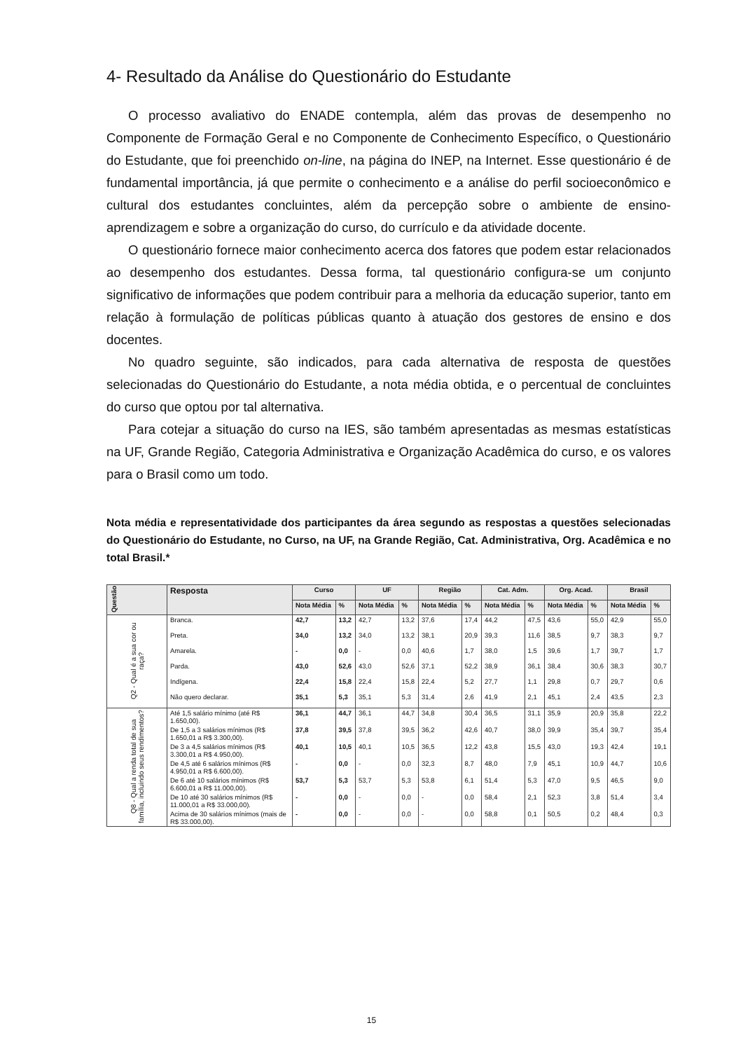4- Resultado da Análise do Questionário do Estudante
O processo avaliativo do ENADE contempla, além das provas de desempenho no Componente de Formação Geral e no Componente de Conhecimento Específico, o Questionário do Estudante, que foi preenchido on-line, na página do INEP, na Internet. Esse questionário é de fundamental importância, já que permite o conhecimento e a análise do perfil socioeconômico e cultural dos estudantes concluintes, além da percepção sobre o ambiente de ensino-aprendizagem e sobre a organização do curso, do currículo e da atividade docente.
O questionário fornece maior conhecimento acerca dos fatores que podem estar relacionados ao desempenho dos estudantes. Dessa forma, tal questionário configura-se um conjunto significativo de informações que podem contribuir para a melhoria da educação superior, tanto em relação à formulação de políticas públicas quanto à atuação dos gestores de ensino e dos docentes.
No quadro seguinte, são indicados, para cada alternativa de resposta de questões selecionadas do Questionário do Estudante, a nota média obtida, e o percentual de concluintes do curso que optou por tal alternativa.
Para cotejar a situação do curso na IES, são também apresentadas as mesmas estatísticas na UF, Grande Região, Categoria Administrativa e Organização Acadêmica do curso, e os valores para o Brasil como um todo.
Nota média e representatividade dos participantes da área segundo as respostas a questões selecionadas do Questionário do Estudante, no Curso, na UF, na Grande Região, Cat. Administrativa, Org. Acadêmica e no total Brasil.*
| Questão | Resposta | Curso | | UF | | Região | | Cat. Adm. | | Org. Acad. | | Brasil | |
| --- | --- | --- | --- | --- | --- | --- | --- | --- | --- | --- | --- | --- | --- |
| | | Nota Média | % | Nota Média | % | Nota Média | % | Nota Média | % | Nota Média | % | Nota Média | % |
| Q2 - Qual é a sua cor ou raça? | Branca. | 42,7 | 13,2 | 42,7 | 13,2 | 37,6 | 17,4 | 44,2 | 47,5 | 43,6 | 55,0 | 42,9 | 55,0 |
| | Preta. | 34,0 | 13,2 | 34,0 | 13,2 | 38,1 | 20,9 | 39,3 | 11,6 | 38,5 | 9,7 | 38,3 | 9,7 |
| | Amarela. | - | 0,0 | - | 0,0 | 40,6 | 1,7 | 38,0 | 1,5 | 39,6 | 1,7 | 39,7 | 1,7 |
| | Parda. | 43,0 | 52,6 | 43,0 | 52,6 | 37,1 | 52,2 | 38,9 | 36,1 | 38,4 | 30,6 | 38,3 | 30,7 |
| | Indígena. | 22,4 | 15,8 | 22,4 | 15,8 | 22,4 | 5,2 | 27,7 | 1,1 | 29,8 | 0,7 | 29,7 | 0,6 |
| | Não quero declarar. | 35,1 | 5,3 | 35,1 | 5,3 | 31,4 | 2,6 | 41,9 | 2,1 | 45,1 | 2,4 | 43,5 | 2,3 |
| Q8 - Qual a renda total de sua família, incluindo seus rendimentos? | Até 1,5 salário mínimo (até R$ 1.650,00). | 36,1 | 44,7 | 36,1 | 44,7 | 34,8 | 30,4 | 36,5 | 31,1 | 35,9 | 20,9 | 35,8 | 22,2 |
| | De 1,5 a 3 salários mínimos (R$ 1.650,01 a R$ 3.300,00). | 37,8 | 39,5 | 37,8 | 39,5 | 36,2 | 42,6 | 40,7 | 38,0 | 39,9 | 35,4 | 39,7 | 35,4 |
| | De 3 a 4,5 salários mínimos (R$ 3.300,01 a R$ 4.950,00). | 40,1 | 10,5 | 40,1 | 10,5 | 36,5 | 12,2 | 43,8 | 15,5 | 43,0 | 19,3 | 42,4 | 19,1 |
| | De 4,5 até 6 salários mínimos (R$ 4.950,01 a R$ 6.600,00). | - | 0,0 | - | 0,0 | 32,3 | 8,7 | 48,0 | 7,9 | 45,1 | 10,9 | 44,7 | 10,6 |
| | De 6 até 10 salários mínimos (R$ 6.600,01 a R$ 11.000,00). | 53,7 | 5,3 | 53,7 | 5,3 | 53,8 | 6,1 | 51,4 | 5,3 | 47,0 | 9,5 | 46,5 | 9,0 |
| | De 10 até 30 salários mínimos (R$ 11.000,01 a R$ 33.000,00). | - | 0,0 | - | 0,0 | - | 0,0 | 58,4 | 2,1 | 52,3 | 3,8 | 51,4 | 3,4 |
| | Acima de 30 salários mínimos (mais de R$ 33.000,00). | - | 0,0 | - | 0,0 | - | 0,0 | 58,8 | 0,1 | 50,5 | 0,2 | 48,4 | 0,3 |
15